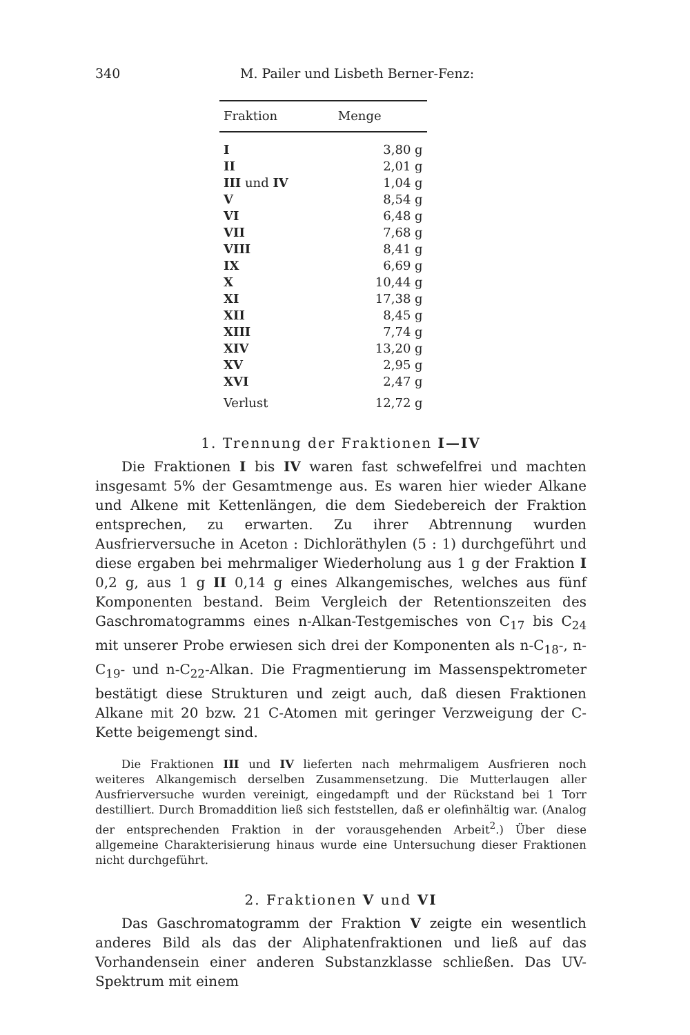340 M. Pailer und Lisbeth Berner-Fenz:
| Fraktion | Menge |
| --- | --- |
| I | 3,80 g |
| II | 2,01 g |
| III und IV | 1,04 g |
| V | 8,54 g |
| VI | 6,48 g |
| VII | 7,68 g |
| VIII | 8,41 g |
| IX | 6,69 g |
| X | 10,44 g |
| XI | 17,38 g |
| XII | 8,45 g |
| XIII | 7,74 g |
| XIV | 13,20 g |
| XV | 2,95 g |
| XVI | 2,47 g |
| Verlust | 12,72 g |
1. Trennung der Fraktionen I—IV
Die Fraktionen I bis IV waren fast schwefelfrei und machten insgesamt 5% der Gesamtmenge aus. Es waren hier wieder Alkane und Alkene mit Kettenlängen, die dem Siedebereich der Fraktion entsprechen, zu erwarten. Zu ihrer Abtrennung wurden Ausfrierversuche in Aceton : Dichloräthylen (5 : 1) durchgeführt und diese ergaben bei mehrmaliger Wiederholung aus 1 g der Fraktion I 0,2 g, aus 1 g II 0,14 g eines Alkangemisches, welches aus fünf Komponenten bestand. Beim Vergleich der Retentionszeiten des Gaschromatogramms eines n-Alkan-Testgemisches von C<sub>17</sub> bis C<sub>24</sub> mit unserer Probe erwiesen sich drei der Komponenten als n-C<sub>18</sub>-, n-C<sub>19</sub>- und n-C<sub>22</sub>-Alkan. Die Fragmentierung im Massenspektrometer bestätigt diese Strukturen und zeigt auch, daß diesen Fraktionen Alkane mit 20 bzw. 21 C-Atomen mit geringer Verzweigung der C-Kette beigemengt sind.
Die Fraktionen III und IV lieferten nach mehrmaligem Ausfrieren noch weiteres Alkangemisch derselben Zusammensetzung. Die Mutterlaugen aller Ausfrierversuche wurden vereinigt, eingedampft und der Rückstand bei 1 Torr destilliert. Durch Bromaddition ließ sich feststellen, daß er olefinhältig war. (Analog der entsprechenden Fraktion in der vorausgehenden Arbeit<sup>2</sup>.) Über diese allgemeine Charakterisierung hinaus wurde eine Untersuchung dieser Fraktionen nicht durchgeführt.
2. Fraktionen V und VI
Das Gaschromatogramm der Fraktion V zeigte ein wesentlich anderes Bild als das der Aliphatenfraktionen und ließ auf das Vorhandensein einer anderen Substanzklasse schließen. Das UV-Spektrum mit einem